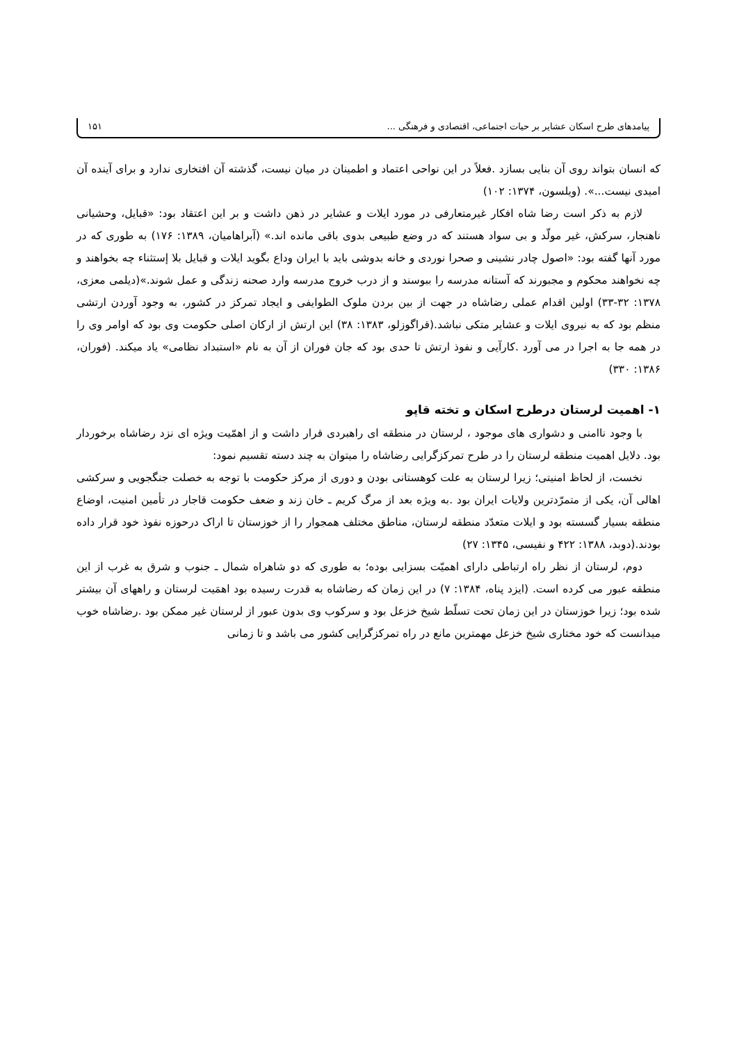پیامدهای طرح اسکان عشایر بر حیات اجتماعی، اقتصادی و فرهنگی ... ۱۵۱
که انسان بتواند روی آن بنایی بسازد .فعلاً در این نواحی اعتماد و اطمینان در میان نیست، گذشته آن افتخاری ندارد و برای آینده آن امیدی نیست...». (ویلسون، ۱۳۷۴: ۱۰۲)
لازم به ذکر است رضا شاه افکار غیرمتعارفی در مورد ایلات و عشایر در ذهن داشت و بر این اعتقاد بود: «قبایل، وحشیانی ناهنجار، سرکش، غیر مولّد و بی سواد هستند که در وضع طبیعی بدوی باقی مانده اند.» (آبراهامیان، ۱۳۸۹: ۱۷۶) به طوری که در مورد آنها گفته بود: «اصول چادر نشینی و صحرا نوردی و خانه بدوشی باید با ایران وداع بگوید ایلات و قبایل بلا إستثناء چه بخواهند و چه نخواهند محکوم و مجبورند که آستانه مدرسه را ببوسند و از درب خروج مدرسه وارد صحنه زندگی و عمل شوند.»(دیلمی معزی، ۱۳۷۸: ۳۲-۳۳) اولین اقدام عملی رضاشاه در جهت از بین بردن ملوک الطوایفی و ایجاد تمرکز در کشور، به وجود آوردن ارتشی منظم بود که به نیروی ایلات و عشایر متکی نباشد.(قراگوزلو، ۱۳۸۳: ۳۸) این ارتش از ارکان اصلی حکومت وی بود که اوامر وی را در همه جا به اجرا در می آورد .کارآیی و نفوذ ارتش تا حدی بود که جان فوران از آن به نام «استبداد نظامی» یاد میکند. (فوران، ۱۳۸۶: ۳۳۰)
۱- اهمیت لرستان درطرح اسکان و تخته قاپو
با وجود ناامنی و دشواری های موجود ، لرستان در منطقه ای راهبردی قرار داشت و از اهمّیت ویژه ای نزد رضاشاه برخوردار بود. دلایل اهمیت منطقه لرستان را در طرح تمرکزگرایی رضاشاه را میتوان به چند دسته تقسیم نمود:
نخست، از لحاظ امنیتی؛ زیرا لرستان به علت کوهستانی بودن و دوری از مرکز حکومت با توجه به خصلت جنگجویی و سرکشی اهالی آن، یکی از متمرّدترین ولایات ایران بود .به ویژه بعد از مرگ کریم ـ خان زند و ضعف حکومت قاجار در تأمین امنیت، اوضاع منطقه بسیار گسسته بود و ایلات متعدّد منطقه لرستان، مناطق مختلف همجوار را از خوزستان تا اراک درحوزه نفوذ خود قرار داده بودند.(دوبد، ۱۳۸۸: ۴۲۲ و نفیسی، ۱۳۴۵: ۲۷)
دوم، لرستان از نظر راه ارتباطی دارای اهمیّت بسزایی بوده؛ به طوری که دو شاهراه شمال ـ جنوب و شرق به غرب از این منطقه عبور می کرده است. (ایزد پناه، ۱۳۸۴: ۷) در این زمان که رضاشاه به قدرت رسیده بود اهمَیت لرستان و راههای آن بیشتر شده بود؛ زیرا خوزستان در این زمان تحت تسلّط شیخ خزعل بود و سرکوب وی بدون عبور از لرستان غیر ممکن بود .رضاشاه خوب میدانست که خود مختاری شیخ خزعل مهمترین مانع در راه تمرکزگرایی کشور می باشد و تا زمانی